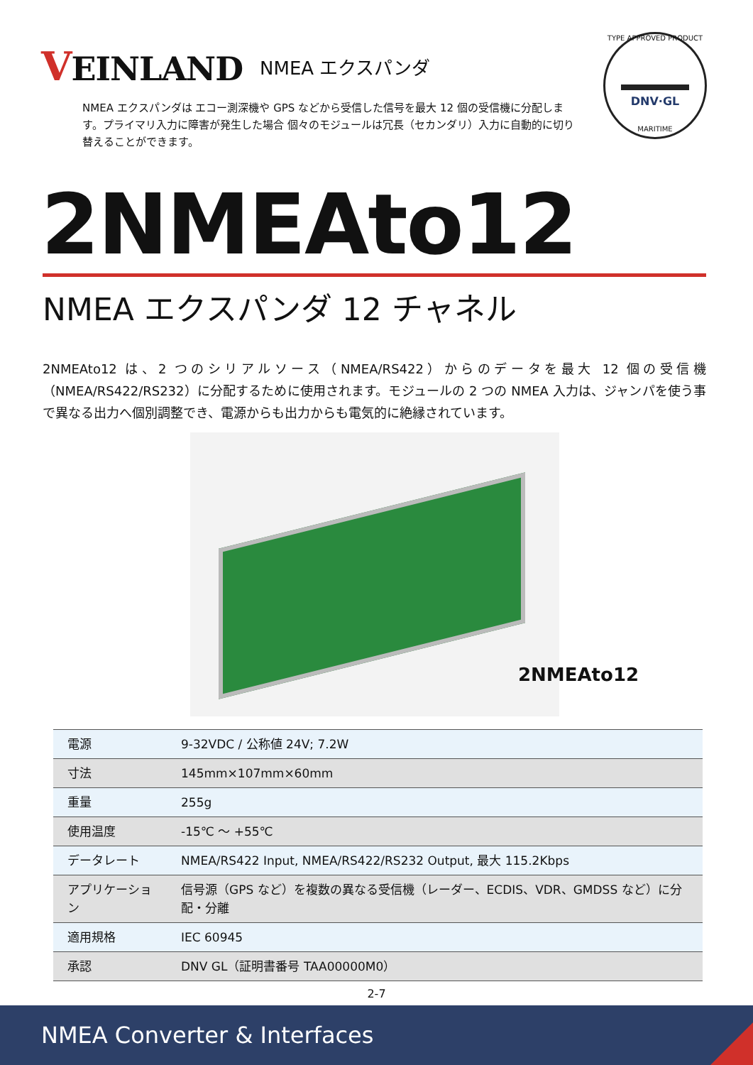VEINLAND
NMEA エクスパンダ
NMEA エクスパンダは エコー測深機や GPS などから受信した信号を最大 12 個の受信機に分配します。プライマリ入力に障害が発生した場合 個々のモジュールは冗長（セカンダリ）入力に自動的に切り替えることができます。
TYPE APPROVED PRODUCT
DNV·GL
MARITIME
2NMEAto12
NMEA エクスパンダ 12 チャネル
2NMEAto12 は、2 つのシリアルソース（NMEA/RS422）からのデータを最大 12 個の受信機（NMEA/RS422/RS232）に分配するために使用されます。モジュールの 2 つの NMEA 入力は、ジャンパを使う事で異なる出力へ個別調整でき、電源からも出力からも電気的に絶縁されています。
2NMEAto12
| 電源 | 9-32VDC / 公称値 24V; 7.2W |
| 寸法 | 145mm×107mm×60mm |
| 重量 | 255g |
| 使用温度 | -15℃ ～ +55℃ |
| データレート | NMEA/RS422 Input, NMEA/RS422/RS232 Output, 最大 115.2Kbps |
| アプリケーション | 信号源（GPS など）を複数の異なる受信機（レーダー、ECDIS、VDR、GMDSS など）に分配・分離 |
| 適用規格 | IEC 60945 |
| 承認 | DNV GL（証明書番号 TAA00000M0） |
2-7
NMEA Converter & Interfaces